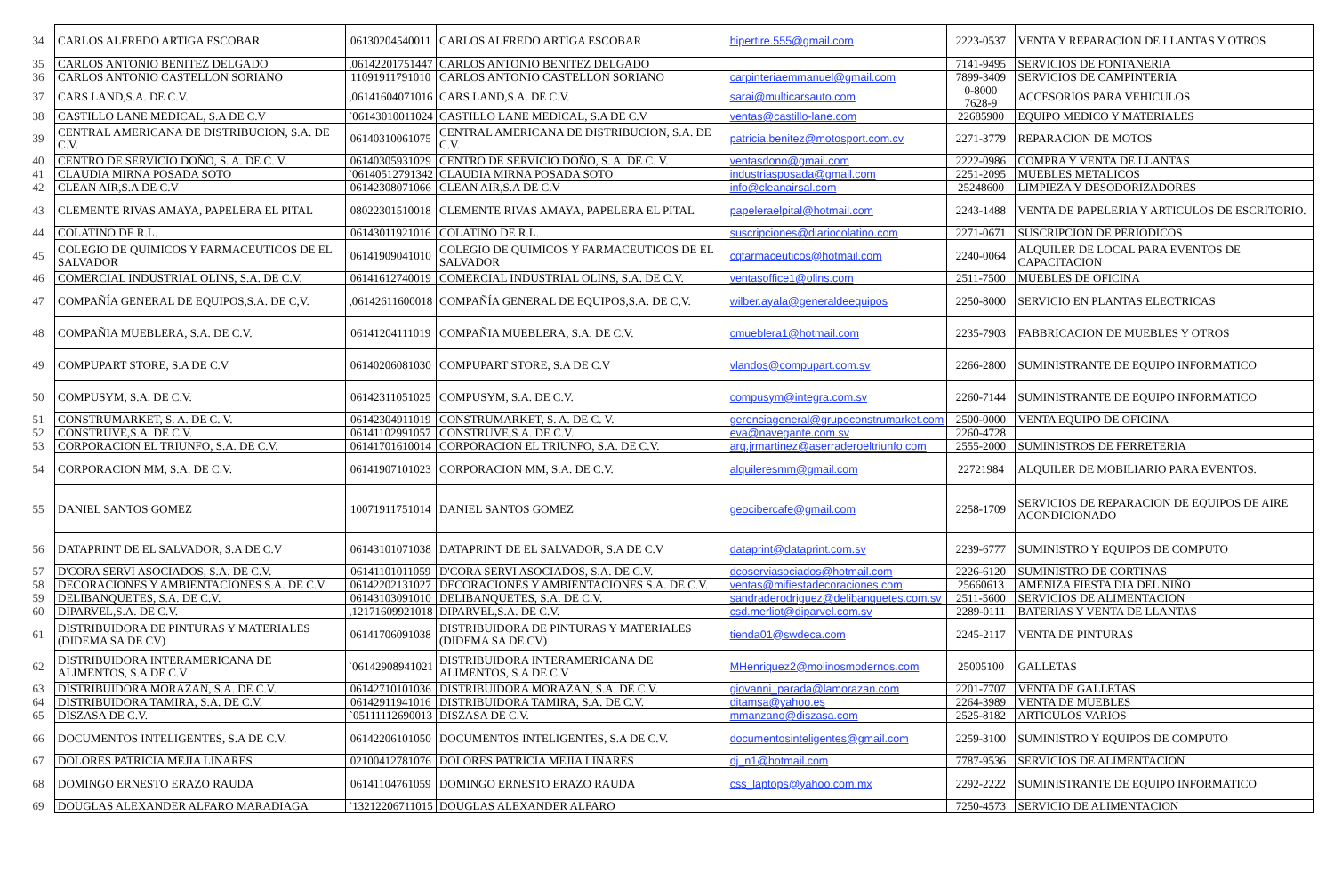| 34 | CARLOS ALFREDO ARTIGA ESCOBAR | 06130204540011 | CARLOS ALFREDO ARTIGA ESCOBAR | hipertire.555@gmail.com | 2223-0537 | VENTA Y REPARACION DE LLANTAS Y OTROS |
| 35 | CARLOS ANTONIO BENITEZ DELGADO | ,06142201751447 | CARLOS ANTONIO BENITEZ DELGADO | | 7141-9495 | SERVICIOS DE FONTANERIA |
| 36 | CARLOS ANTONIO CASTELLON SORIANO | 11091911791010 | CARLOS ANTONIO CASTELLON SORIANO | carpinteriaemmanuel@gmail.com | 7899-3409 | SERVICIOS DE CAMPINTERIA |
| 37 | CARS LAND,S.A. DE C.V. | ,06141604071016 | CARS LAND,S.A. DE C.V. | sarai@multicarsauto.com | 0-8000 7628-9 | ACCESORIOS PARA VEHICULOS |
| 38 | CASTILLO LANE MEDICAL, S.A DE C.V | `06143010011024 | CASTILLO LANE MEDICAL, S.A DE C.V | ventas@castillo-lane.com | 22685900 | EQUIPO MEDICO Y MATERIALES |
| 39 | CENTRAL AMERICANA DE DISTRIBUCION, S.A. DE C.V. | 06140310061075 | CENTRAL AMERICANA DE DISTRIBUCION, S.A. DE C.V. | patricia.benitez@motosport.com.cv | 2271-3779 | REPARACION DE MOTOS |
| 40 | CENTRO DE SERVICIO DOÑO, S. A. DE C. V. | 06140305931029 | CENTRO DE SERVICIO DOÑO, S. A. DE C. V. | ventasdono@gmail.com | 2222-0986 | COMPRA Y VENTA DE LLANTAS |
| 41 | CLAUDIA MIRNA POSADA SOTO | `06140512791342 | CLAUDIA MIRNA POSADA SOTO | industriasposada@gmail.com | 2251-2095 | MUEBLES METALICOS |
| 42 | CLEAN AIR,S.A DE C.V | 06142308071066 | CLEAN AIR,S.A DE C.V | info@cleanairsal.com | 25248600 | LIMPIEZA Y DESODORIZADORES |
| 43 | CLEMENTE RIVAS AMAYA, PAPELERA EL PITAL | 08022301510018 | CLEMENTE RIVAS AMAYA, PAPELERA EL PITAL | papeleraelpital@hotmail.com | 2243-1488 | VENTA DE PAPELERIA Y ARTICULOS DE ESCRITORIO. |
| 44 | COLATINO DE R.L. | 06143011921016 | COLATINO DE R.L. | suscripciones@diariocolatino.com | 2271-0671 | SUSCRIPCION DE PERIODICOS |
| 45 | COLEGIO DE QUIMICOS Y FARMACEUTICOS DE EL SALVADOR | 06141909041010 | COLEGIO DE QUIMICOS Y FARMACEUTICOS DE EL SALVADOR | cqfarmaceuticos@hotmail.com | 2240-0064 | ALQUILER DE LOCAL PARA EVENTOS DE CAPACITACION |
| 46 | COMERCIAL INDUSTRIAL OLINS, S.A. DE C.V. | 06141612740019 | COMERCIAL INDUSTRIAL OLINS, S.A. DE C.V. | ventasoffice1@olins.com | 2511-7500 | MUEBLES DE OFICINA |
| 47 | COMPAÑÍA GENERAL DE EQUIPOS,S.A. DE C,V. | ,06142611600018 | COMPAÑÍA GENERAL DE EQUIPOS,S.A. DE C,V. | wilber.ayala@generaldeequipos | 2250-8000 | SERVICIO EN PLANTAS ELECTRICAS |
| 48 | COMPAÑIA MUEBLERA, S.A. DE C.V. | 06141204111019 | COMPAÑIA MUEBLERA, S.A. DE C.V. | cmueblera1@hotmail.com | 2235-7903 | FABBRICACION DE MUEBLES Y OTROS |
| 49 | COMPUPART STORE, S.A DE C.V | 06140206081030 | COMPUPART STORE, S.A DE C.V | vlandos@compupart.com.sv | 2266-2800 | SUMINISTRANTE DE EQUIPO INFORMATICO |
| 50 | COMPUSYM, S.A. DE C.V. | 06142311051025 | COMPUSYM, S.A. DE C.V. | compusym@integra.com.sv | 2260-7144 | SUMINISTRANTE DE EQUIPO INFORMATICO |
| 51 | CONSTRUMARKET, S. A. DE C. V. | 06142304911019 | CONSTRUMARKET, S. A. DE C. V. | gerenciageneral@grupoconstrumarket.com | 2500-0000 | VENTA EQUIPO DE OFICINA |
| 52 | CONSTRUVE,S.A. DE C.V. | 06141102991057 | CONSTRUVE,S.A. DE C.V. | eva@navegante.com.sv | 2260-4728 | |
| 53 | CORPORACION EL TRIUNFO, S.A. DE C.V. | 06141701610014 | CORPORACION EL TRIUNFO, S.A. DE C.V. | arq.jrmartinez@aserraderoeltriunfo.com | 2555-2000 | SUMINISTROS DE FERRETERIA |
| 54 | CORPORACION MM, S.A. DE C.V. | 06141907101023 | CORPORACION MM, S.A. DE C.V. | alquileresmm@gmail.com | 22721984 | ALQUILER DE MOBILIARIO PARA EVENTOS. |
| 55 | DANIEL SANTOS GOMEZ | 10071911751014 | DANIEL SANTOS GOMEZ | geocibercafe@gmail.com | 2258-1709 | SERVICIOS DE REPARACION DE EQUIPOS DE AIRE ACONDICIONADO |
| 56 | DATAPRINT DE EL SALVADOR, S.A DE C.V | 06143101071038 | DATAPRINT DE EL SALVADOR, S.A DE C.V | dataprint@dataprint.com.sv | 2239-6777 | SUMINISTRO Y EQUIPOS DE COMPUTO |
| 57 | D'CORA SERVI ASOCIADOS, S.A. DE C.V. | 06141101011059 | D'CORA SERVI ASOCIADOS, S.A. DE C.V. | dcoserviasociados@hotmail.com | 2226-6120 | SUMINISTRO DE CORTINAS |
| 58 | DECORACIONES Y AMBIENTACIONES S.A. DE C.V. | 06142202131027 | DECORACIONES Y AMBIENTACIONES S.A. DE C.V. | ventas@mifiestadecoraciones.com | 25660613 | AMENIZA FIESTA DIA DEL NIÑO |
| 59 | DELIBANQUETES, S.A. DE C.V. | 06143103091010 | DELIBANQUETES, S.A. DE C.V. | sandraderodriguez@delibanquetes.com.sv | 2511-5600 | SERVICIOS DE ALIMENTACION |
| 60 | DIPARVEL,S.A. DE C.V. | ,12171609921018 | DIPARVEL,S.A. DE C.V. | csd.merliot@diparvel.com.sv | 2289-0111 | BATERIAS Y VENTA DE LLANTAS |
| 61 | DISTRIBUIDORA DE PINTURAS Y MATERIALES (DIDEMA SA DE CV) | 06141706091038 | DISTRIBUIDORA DE PINTURAS Y MATERIALES (DIDEMA SA DE CV) | tienda01@swdeca.com | 2245-2117 | VENTA DE PINTURAS |
| 62 | DISTRIBUIDORA INTERAMERICANA DE ALIMENTOS, S.A DE C.V | `06142908941021 | DISTRIBUIDORA INTERAMERICANA DE ALIMENTOS, S.A DE C.V | MHenriquez2@molinosmodernos.com | 25005100 | GALLETAS |
| 63 | DISTRIBUIDORA MORAZAN, S.A. DE C.V. | 06142710101036 | DISTRIBUIDORA MORAZAN, S.A. DE C.V. | giovanni_parada@lamorazan.com | 2201-7707 | VENTA DE GALLETAS |
| 64 | DISTRIBUIDORA TAMIRA, S.A. DE C.V. | 06142911941016 | DISTRIBUIDORA TAMIRA, S.A. DE C.V. | ditamsa@yahoo.es | 2264-3989 | VENTA DE MUEBLES |
| 65 | DISZASA DE C.V. | `05111112690013 | DISZASA DE C.V. | mmanzano@diszasa.com | 2525-8182 | ARTICULOS VARIOS |
| 66 | DOCUMENTOS INTELIGENTES, S.A DE C.V. | 06142206101050 | DOCUMENTOS INTELIGENTES, S.A DE C.V. | documentosinteligentes@gmail.com | 2259-3100 | SUMINISTRO Y EQUIPOS DE COMPUTO |
| 67 | DOLORES PATRICIA MEJIA LINARES | 02100412781076 | DOLORES PATRICIA MEJIA LINARES | dj_n1@hotmail.com | 7787-9536 | SERVICIOS DE ALIMENTACION |
| 68 | DOMINGO ERNESTO ERAZO RAUDA | 06141104761059 | DOMINGO ERNESTO ERAZO RAUDA | css_laptops@yahoo.com.mx | 2292-2222 | SUMINISTRANTE DE EQUIPO INFORMATICO |
| 69 | DOUGLAS ALEXANDER ALFARO MARADIAGA | `13212206711015 | DOUGLAS ALEXANDER ALFARO | | 7250-4573 | SERVICIO DE ALIMENTACION |